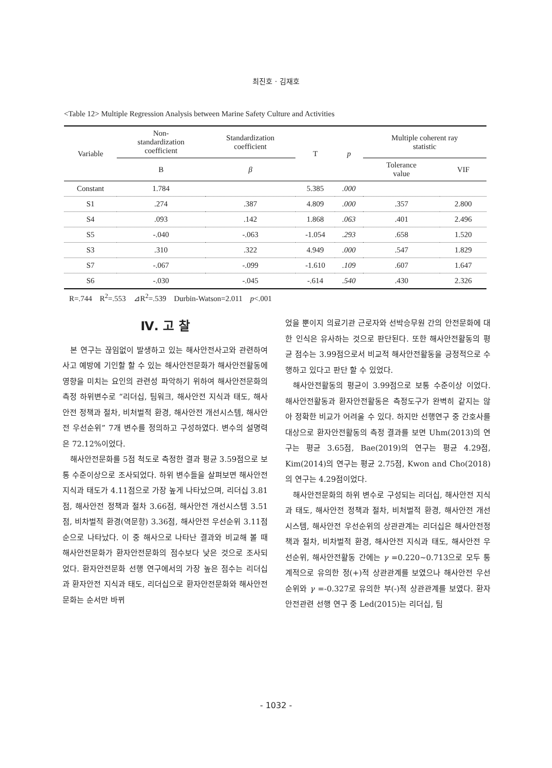최진호 · 김재호
<Table 12> Multiple Regression Analysis between Marine Safety Culture and Activities
| Variable | Non- standardization coefficient | Standardization coefficient | T | p | Multiple coherent ray statistic | |
| --- | --- | --- | --- | --- | --- | --- |
| | B | β | | | Tolerance value | VIF |
| Constant | 1.784 | | 5.385 | .000 | | |
| S1 | .274 | .387 | 4.809 | .000 | .357 | 2.800 |
| S4 | .093 | .142 | 1.868 | .063 | .401 | 2.496 |
| S5 | -.040 | -.063 | -1.054 | .293 | .658 | 1.520 |
| S3 | .310 | .322 | 4.949 | .000 | .547 | 1.829 |
| S7 | -.067 | -.099 | -1.610 | .109 | .607 | 1.647 |
| S6 | -.030 | -.045 | -.614 | .540 | .430 | 2.326 |
R=.744 R<sup>2</sup>=.553 ⊿R<sup>2</sup>=.539 Durbin-Watson=2.011 p<.001
Ⅳ. 고 찰
본 연구는 끊임없이 발생하고 있는 해사안전사고와 관련하여 사고 예방에 기인할 할 수 있는 해사안전문화가 해사안전활동에 영향을 미치는 요인의 관련성 파악하기 위하여 해사안전문화의 측정 하위변수로 “리더십, 팀워크, 해사안전 지식과 태도, 해사안전 정책과 절차, 비처벌적 환경, 해사안전 개선시스템, 해사안전 우선순위” 7개 변수를 정의하고 구성하였다. 변수의 설명력은 72.12%이었다.
해사안전문화를 5점 척도로 측정한 결과 평균 3.59점으로 보통 수준이상으로 조사되었다. 하위 변수들을 살펴보면 해사안전 지식과 태도가 4.11점으로 가장 높게 나타났으며, 리더십 3.81점, 해사안전 정책과 절차 3.66점, 해사안전 개선시스템 3.51점, 비차벌적 환경(역문항) 3.36점, 해사안전 우선순위 3.11점 순으로 나타났다. 이 중 해사으로 나타난 결과와 비교해 볼 때 해사안전문화가 환자안전문화의 점수보다 낮은 것으로 조사되었다. 환자안전문화 선행 연구에서의 가장 높은 점수는 리더십과 환자안전 지식과 태도, 리더십으로 환자안전문화와 해사안전문화는 순서만 바뀌
었을 뿐이지 의료기관 근로자와 선박승무원 간의 안전문화에 대한 인식은 유사하는 것으로 판단된다. 또한 해사안전활동의 평균 점수는 3.99점으로서 비교적 해사안전활동을 긍정적으로 수행하고 있다고 판단 할 수 있었다.
해사안전활동의 평균이 3.99점으로 보통 수준이상 이었다. 해사안전활동과 환자안전활동은 측정도구가 완벽히 같지는 않아 정확한 비교가 어려울 수 있다. 하지만 선행연구 중 간호사를 대상으로 환자안전활동의 측정 결과를 보면 Uhm(2013)의 연구는 평균 3.65점, Bae(2019)의 연구는 평균 4.29점, Kim(2014)의 연구는 평균 2.75점, Kwon and Cho(2018)의 연구는 4.29점이었다.
해사안전문화의 하위 변수로 구성되는 리더십, 해사안전 지식과 태도, 해사안전 정책과 절차, 비처벌적 환경, 해사안전 개선시스템, 해사안전 우선순위의 상관관계는 리더십은 해사안전정책과 절차, 비차벌적 환경, 해사안전 지식과 태도, 해사안전 우선순위, 해사안전활동 간에는 γ =0.220~0.713으로 모두 통계적으로 유의한 정(+)적 상관관계를 보였으나 해사안전 우선순위와 γ =-0.327로 유의한 부(-)적 상관관계를 보였다. 환자안전관련 선행 연구 중 Led(2015)는 리더십, 팀
- 1032 -